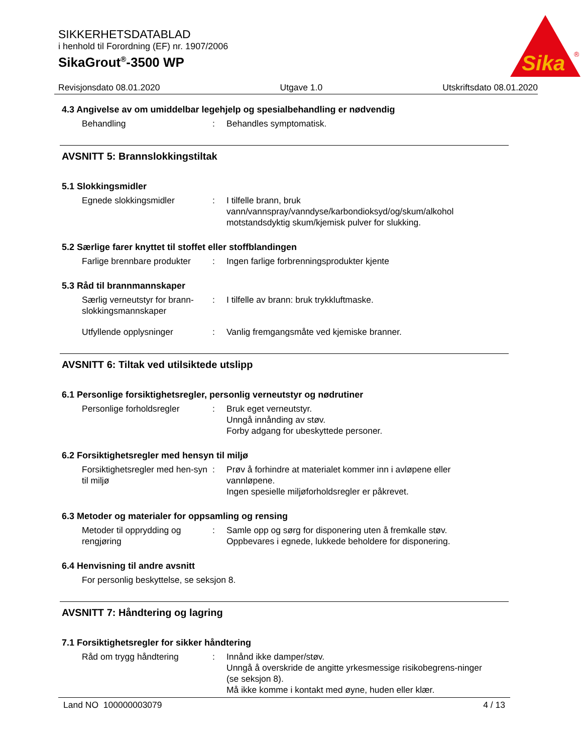SIKKERHETSDATABLAD
i henhold til Forordning (EF) nr. 1907/2006
SikaGrout<sup>®</sup>-3500 WP
Sika
®
Revisjonsdato 08.01.2020 Utgave 1.0 Utskriftsdato 08.01.2020
4.3 Angivelse av om umiddelbar legehjelp og spesialbehandling er nødvendig
Behandling : Behandles symptomatisk.
AVSNITT 5: Brannslokkingstiltak
5.1 Slokkingsmidler
Egnede slokkingsmidler : I tilfelle brann, bruk vann/vannspray/vanndyse/karbondioksyd/og/skum/alkohol motstandsdyktig skum/kjemisk pulver for slukking.
5.2 Særlige farer knyttet til stoffet eller stoffblandingen
Farlige brennbare produkter
: Ingen farlige forbrenningsprodukter kjente
5.3 Råd til brannmannskaper
Særlig verneutstyr for brann-slokkingsmannskaper
: I tilfelle av brann: bruk trykkluftmaske.
Utfyllende opplysninger : Vanlig fremgangsmåte ved kjemiske branner.
AVSNITT 6: Tiltak ved utilsiktede utslipp
6.1 Personlige forsiktighetsregler, personlig verneutstyr og nødrutiner
Personlige forholdsregler
: Bruk eget verneutstyr.
Unngå innånding av støv.
Forby adgang for ubeskyttede personer.
6.2 Forsiktighetsregler med hensyn til miljø
Forsiktighetsregler med hen-syn til miljø
: Prøv å forhindre at materialet kommer inn i avløpene eller vannløpene.
Ingen spesielle miljøforholdsregler er påkrevet.
6.3 Metoder og materialer for oppsamling og rensing
Metoder til opprydding og rengjøring
: Samle opp og sørg for disponering uten å fremkalle støv.
Oppbevares i egnede, lukkede beholdere for disponering.
6.4 Henvisning til andre avsnitt
For personlig beskyttelse, se seksjon 8.
AVSNITT 7: Håndtering og lagring
7.1 Forsiktighetsregler for sikker håndtering
Råd om trygg håndtering : Innånd ikke damper/støv.
Unngå å overskride de angitte yrkesmessige risikobegrens-ninger (se seksjon 8).
Må ikke komme i kontakt med øyne, huden eller klær.
Land NO 100000003079 4 / 13